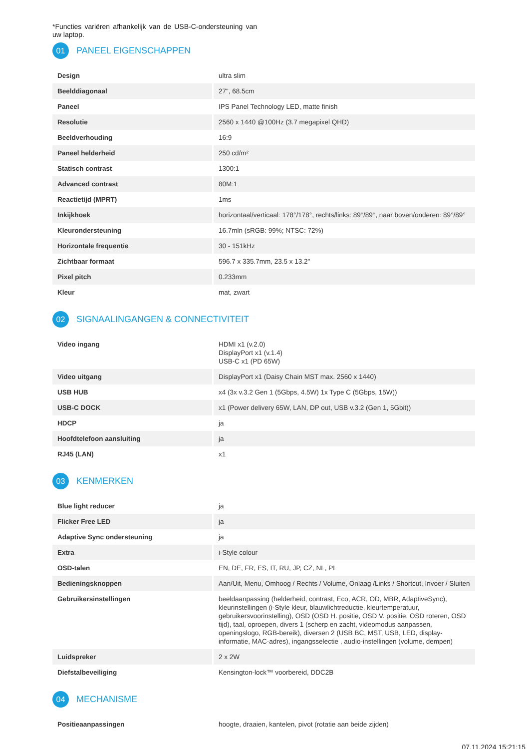*Functies variëren afhankelijk van de USB-C-ondersteuning van uw laptop.
01 PANEEL EIGENSCHAPPEN
| Design | ultra slim |
| Beelddiagonaal | 27", 68.5cm |
| Paneel | IPS Panel Technology LED, matte finish |
| Resolutie | 2560 x 1440 @100Hz (3.7 megapixel QHD) |
| Beeldverhouding | 16:9 |
| Paneel helderheid | 250 cd/m² |
| Statisch contrast | 1300:1 |
| Advanced contrast | 80M:1 |
| Reactietijd (MPRT) | 1ms |
| Inkijkhoek | horizontaal/verticaal: 178°/178°, rechts/links: 89°/89°, naar boven/onderen: 89°/89° |
| Kleurondersteuning | 16.7mln (sRGB: 99%; NTSC: 72%) |
| Horizontale frequentie | 30 - 151kHz |
| Zichtbaar formaat | 596.7 x 335.7mm, 23.5 x 13.2" |
| Pixel pitch | 0.233mm |
| Kleur | mat, zwart |
02 SIGNAALINGANGEN & CONNECTIVITEIT
| Video ingang | HDMI x1 (v.2.0) DisplayPort x1 (v.1.4) USB-C x1 (PD 65W) |
| Video uitgang | DisplayPort x1 (Daisy Chain MST max. 2560 x 1440) |
| USB HUB | x4 (3x v.3.2 Gen 1 (5Gbps, 4.5W) 1x Type C (5Gbps, 15W)) |
| USB-C DOCK | x1 (Power delivery 65W, LAN, DP out, USB v.3.2 (Gen 1, 5Gbit)) |
| HDCP | ja |
| Hoofdtelefoon aansluiting | ja |
| RJ45 (LAN) | x1 |
03 KENMERKEN
| Blue light reducer | ja |
| Flicker Free LED | ja |
| Adaptive Sync ondersteuning | ja |
| Extra | i-Style colour |
| OSD-talen | EN, DE, FR, ES, IT, RU, JP, CZ, NL, PL |
| Bedieningsknoppen | Aan/Uit, Menu, Omhoog / Rechts / Volume, Onlaag /Links / Shortcut, Invoer / Sluiten |
| Gebruikersinstellingen | beeldaanpassing (helderheid, contrast, Eco, ACR, OD, MBR, AdaptiveSync), kleurinstellingen (i-Style kleur, blauwlichtreductie, kleurtemperatuur, gebruikersvoorinstelling), OSD (OSD H. positie, OSD V. positie, OSD roteren, OSD tijd), taal, oproepen, divers 1 (scherp en zacht, videomodus aanpassen, openingslogo, RGB-bereik), diversen 2 (USB BC, MST, USB, LED, display-informatie, MAC-adres), ingangsselectie , audio-instellingen (volume, dempen) |
| Luidspreker | 2 x 2W |
| Diefstalbeveiliging | Kensington-lock™ voorbereid, DDC2B |
04 MECHANISME
| Positieaanpassingen | hoogte, draaien, kantelen, pivot (rotatie aan beide zijden) |
07.11.2024 15:21:15